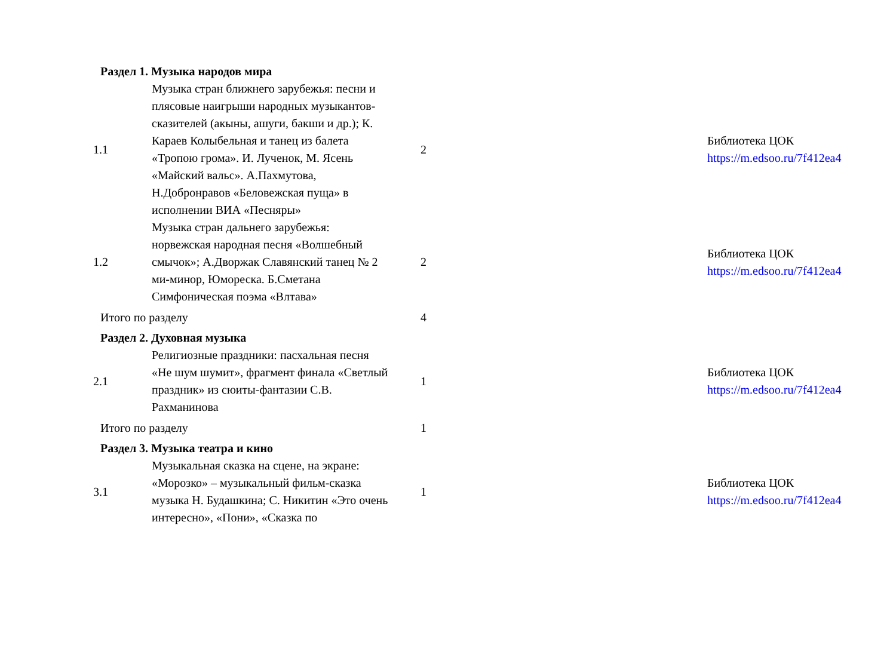| Раздел 1. Музыка народов мира | | | | |
| 1.1 | Музыка стран ближнего зарубежья: песни и плясовые наигрыши народных музыкантов-сказителей (акыны, ашуги, бакши и др.); К. Караев Колыбельная и танец из балета «Тропою грома». И. Лученок, М. Ясень «Майский вальс». А.Пахмутова, Н.Добронравов «Беловежская пуща» в исполнении ВИА «Песняры» | 2 | | Библиотека ЦОК https://m.edsoo.ru/7f412ea4 |
| 1.2 | Музыка стран дальнего зарубежья: норвежская народная песня «Волшебный смычок»; А.Дворжак Славянский танец № 2 ми-минор, Юмореска. Б.Сметана Симфоническая поэма «Влтава» | 2 | | Библиотека ЦОК https://m.edsoo.ru/7f412ea4 |
| Итого по разделу | | 4 | | |
| Раздел 2. Духовная музыка | | | | |
| 2.1 | Религиозные праздники: пасхальная песня «Не шум шумит», фрагмент финала «Светлый праздник» из сюиты-фантазии С.В. Рахманинова | 1 | | Библиотека ЦОК https://m.edsoo.ru/7f412ea4 |
| Итого по разделу | | 1 | | |
| Раздел 3. Музыка театра и кино | | | | |
| 3.1 | Музыкальная сказка на сцене, на экране: «Морозко» – музыкальный фильм-сказка музыка Н. Будашкина; С. Никитин «Это очень интересно», «Пони», «Сказка по | 1 | | Библиотека ЦОК https://m.edsoo.ru/7f412ea4 |